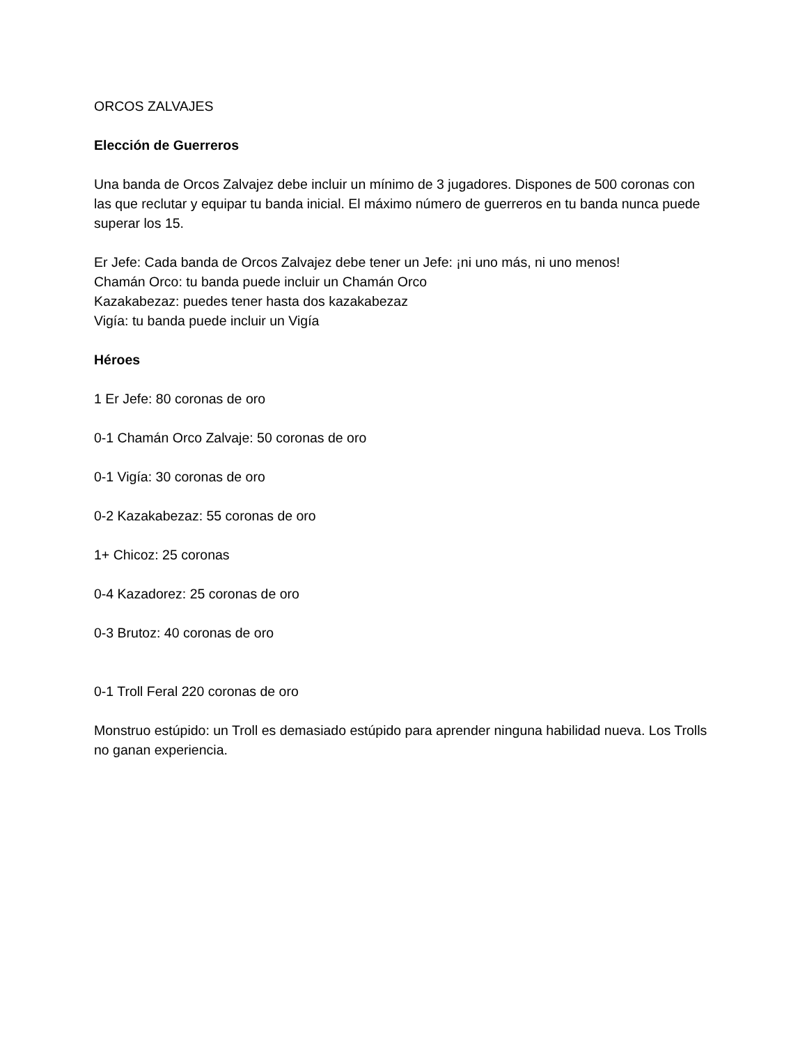ORCOS ZALVAJES
Elección de Guerreros
Una banda de Orcos Zalvajez debe incluir un mínimo de 3 jugadores. Dispones de 500 coronas con las que reclutar y equipar tu banda inicial. El máximo número de guerreros en tu banda nunca puede superar los 15.
Er Jefe: Cada banda de Orcos Zalvajez debe tener un Jefe: ¡ni uno más, ni uno menos!
Chamán Orco: tu banda puede incluir un Chamán Orco
Kazakabezaz: puedes tener hasta dos kazakabezaz
Vigía: tu banda puede incluir un Vigía
Héroes
1 Er Jefe: 80 coronas de oro
0-1 Chamán Orco Zalvaje: 50 coronas de oro
0-1 Vigía: 30 coronas de oro
0-2 Kazakabezaz: 55 coronas de oro
1+ Chicoz: 25 coronas
0-4 Kazadorez: 25 coronas de oro
0-3 Brutoz: 40 coronas de oro
0-1 Troll Feral 220 coronas de oro
Monstruo estúpido: un Troll es demasiado estúpido para aprender ninguna habilidad nueva. Los Trolls no ganan experiencia.